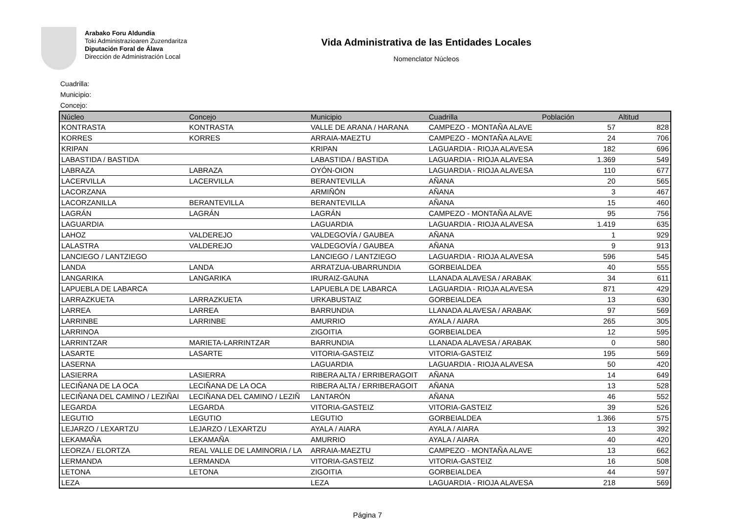Arabako Foru Aldundia
Toki Administrazioaren Zuzendaritza
Diputación Foral de Álava
Dirección de Administración Local
Vida Administrativa de las Entidades Locales
Nomenclator Núcleos
Cuadrilla:
Municipio:
Concejo:
| Núcleo | Concejo | Municipio | Cuadrilla | Población | Altitud |
| --- | --- | --- | --- | --- | --- |
| KONTRASTA | KONTRASTA | VALLE DE ARANA / HARANA | CAMPEZO - MONTAÑA ALAVE | 57 | 828 |
| KORRES | KORRES | ARRAIA-MAEZTU | CAMPEZO - MONTAÑA ALAVE | 24 | 706 |
| KRIPAN | | KRIPAN | LAGUARDIA - RIOJA ALAVESA | 182 | 696 |
| LABASTIDA / BASTIDA | | LABASTIDA / BASTIDA | LAGUARDIA - RIOJA ALAVESA | 1.369 | 549 |
| LABRAZA | LABRAZA | OYÓN-OION | LAGUARDIA - RIOJA ALAVESA | 110 | 677 |
| LACERVILLA | LACERVILLA | BERANTEVILLA | AÑANA | 20 | 565 |
| LACORZANA | | ARMIÑÓN | AÑANA | 3 | 467 |
| LACORZANILLA | BERANTEVILLA | BERANTEVILLA | AÑANA | 15 | 460 |
| LAGRÁN | LAGRÁN | LAGRÁN | CAMPEZO - MONTAÑA ALAVE | 95 | 756 |
| LAGUARDIA | | LAGUARDIA | LAGUARDIA - RIOJA ALAVESA | 1.419 | 635 |
| LAHOZ | VALDEREJO | VALDEGOVÍA / GAUBEA | AÑANA | 1 | 929 |
| LALASTRA | VALDEREJO | VALDEGOVÍA / GAUBEA | AÑANA | 9 | 913 |
| LANCIEGO / LANTZIEGO | | LANCIEGO / LANTZIEGO | LAGUARDIA - RIOJA ALAVESA | 596 | 545 |
| LANDA | LANDA | ARRATZUA-UBARRUNDIA | GORBEIALDEA | 40 | 555 |
| LANGARIKA | LANGARIKA | IRURAIZ-GAUNA | LLANADA ALAVESA / ARABAK | 34 | 611 |
| LAPUEBLA DE LABARCA | | LAPUEBLA DE LABARCA | LAGUARDIA - RIOJA ALAVESA | 871 | 429 |
| LARRAZKUETA | LARRAZKUETA | URKABUSTAIZ | GORBEIALDEA | 13 | 630 |
| LARREA | LARREA | BARRUNDIA | LLANADA ALAVESA / ARABAK | 97 | 569 |
| LARRINBE | LARRINBE | AMURRIO | AYALA / AIARA | 265 | 305 |
| LARRINOA | | ZIGOITIA | GORBEIALDEA | 12 | 595 |
| LARRINTZAR | MARIETA-LARRINTZAR | BARRUNDIA | LLANADA ALAVESA / ARABAK | 0 | 580 |
| LASARTE | LASARTE | VITORIA-GASTEIZ | VITORIA-GASTEIZ | 195 | 569 |
| LASERNA | | LAGUARDIA | LAGUARDIA - RIOJA ALAVESA | 50 | 420 |
| LASIERRA | LASIERRA | RIBERA ALTA / ERRIBERAGOIT | AÑANA | 14 | 649 |
| LECIÑANA DE LA OCA | LECIÑANA DE LA OCA | RIBERA ALTA / ERRIBERAGOIT | AÑANA | 13 | 528 |
| LECIÑANA DEL CAMINO / LEZIÑAI | LECIÑANA DEL CAMINO / LEZIÑ | LANTARÓN | AÑANA | 46 | 552 |
| LEGARDA | LEGARDA | VITORIA-GASTEIZ | VITORIA-GASTEIZ | 39 | 526 |
| LEGUTIO | LEGUTIO | LEGUTIO | GORBEIALDEA | 1.366 | 575 |
| LEJARZO / LEXARTZU | LEJARZO / LEXARTZU | AYALA / AIARA | AYALA / AIARA | 13 | 392 |
| LEKAMAÑA | LEKAMAÑA | AMURRIO | AYALA / AIARA | 40 | 420 |
| LEORZA / ELORTZA | REAL VALLE DE LAMINORIA / LA | ARRAIA-MAEZTU | CAMPEZO - MONTAÑA ALAVE | 13 | 662 |
| LERMANDA | LERMANDA | VITORIA-GASTEIZ | VITORIA-GASTEIZ | 16 | 508 |
| LETONA | LETONA | ZIGOITIA | GORBEIALDEA | 44 | 597 |
| LEZA | | LEZA | LAGUARDIA - RIOJA ALAVESA | 218 | 569 |
Página 7